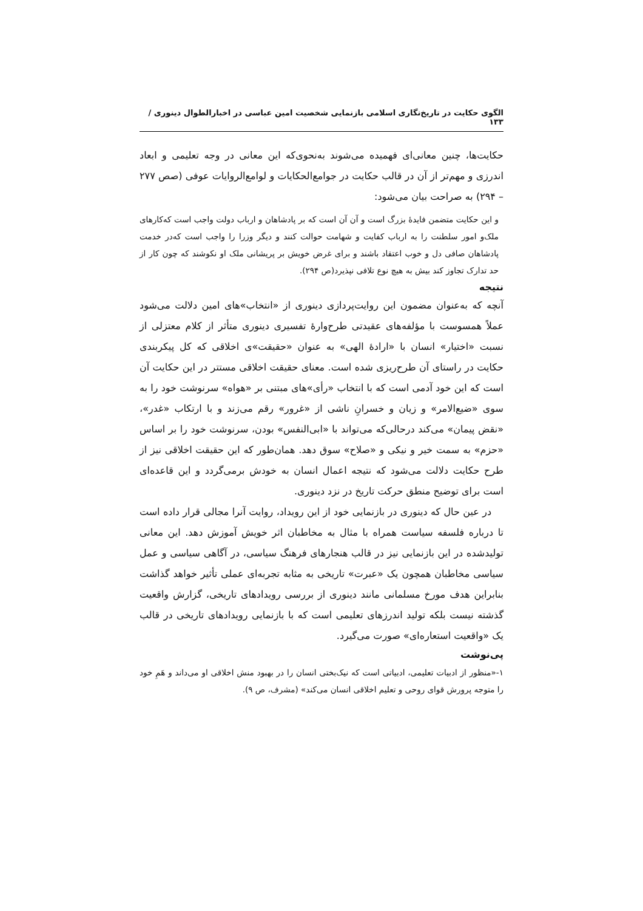الگوی حکایت در تاریخ‌نگاری اسلامی بازنمایی شخصیت امین عباسی در اخبارالطوال دینوری /۱۳۳
حکایت‌ها، چنین معانی‌ای فهمیده می‌شوند به‌نحوی‌که این معانی در وجه تعلیمی و ابعاد اندرزی و مهم‌تر از آن در قالب حکایت در جوامع‌الحکایات و لوامع‌الروایات عوفی (صص ۲۷۷ – ۲۹۴) به صراحت بیان می‌شود:
و این حکایت متضمن فایدهٔ بزرگ است و آن آن است که بر پادشاهان و ارباب دولت واجب است که‌کارهای ملک‌و امور سلطنت را به ارباب کفایت و شهامت حوالت کنند و دیگر وزرا را واجب است که‌در خدمت پادشاهان صافی دل و خوب اعتقاد باشند و برای غرض خویش بر پریشانی ملک او نکوشند که چون کار از حد تدارک تجاوز کند بیش به هیچ نوع تلافی نپذیرد(ص ۲۹۴).
نتیجه
آنچه که به‌عنوان مضمون این روایت‌پردازی دینوری از «انتخاب»های امین دلالت می‌شود عملاً همسوست با مؤلفه‌های عقیدتی طرح‌وارهٔ تفسیری دینوری متأثر از کلام معتزلی از نسبت «اختیار» انسان با «ارادهٔ الهی» به عنوان «حقیقت»ی اخلاقی که کل پیکربندی حکایت در راستای آن طرح‌ریزی شده است. معنای حقیقت اخلاقی مستتر در این حکایت آن است که این خود آدمی است که با انتخاب «رأی»های مبتنی بر «هواه» سرنوشت خود را به سوی «ضیع‌الامر» و زیان و خسرانِ ناشی از «غرور» رقم می‌زند و با ارتکاب «غدر»، «نقض پیمان» می‌کند درحالی‌که می‌تواند با «ابی‌النفس» بودن، سرنوشت خود را بر اساس «حزم» به سمت خیر و نیکی و «صلاح» سوق دهد. همان‌طور که این حقیقت اخلاقی نیز از طرح حکایت دلالت می‌شود که نتیجه اعمال انسان به خودش برمی‌گردد و این قاعده‌ای است برای توضیح منطق حرکت تاریخ در نزد دینوری.
در عین حال که دینوری در بازنمایی خود از این رویداد، روایت آنرا مجالی قرار داده است تا درباره فلسفه سیاست همراه با مثال به مخاطبان اثر خویش آموزش دهد. این معانی تولیدشده در این بازنمایی نیز در قالب هنجارهای فرهنگ سیاسی، در آگاهی سیاسی و عمل سیاسی مخاطبان همچون یک «عبرت» تاریخی به مثابه تجربه‌ای عملی تأثیر خواهد گذاشت بنابراین هدف مورخ مسلمانی مانند دینوری از بررسی رویدادهای تاریخی، گزارش واقعیت گذشته نیست بلکه تولید اندرزهای تعلیمی است که با بازنمایی رویدادهای تاریخی در قالب یک «واقعیت استعاره‌ای» صورت می‌گیرد.
پی‌نوشت
۱-«منظور از ادبیات تعلیمی، ادبیاتی است که نیک‌بختی انسان را در بهبود منش اخلاقی او می‌داند و هَمِ خود را متوجه پرورش قوای روحی و تعلیم اخلاقی انسان می‌کند» (مشرف، ص ۹).